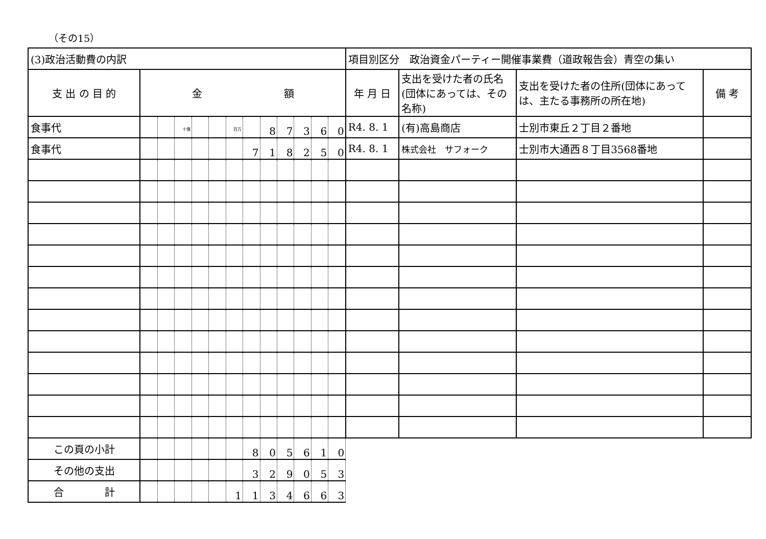（その15）
| (3)政治活動費の内訳 | | | | | | | | | | | | | 項目別区分 政治資金パーティー開催事業費（道政報告会）青空の集い | | | |
| 支 出 の 目 的 | 金 額 | | | | | | | | | | | | 年 月 日 | 支出を受けた者の氏名(団体にあっては、その名称) | 支出を受けた者の住所(団体にあっては、主たる事務所の所在地) | 備 考 |
| 食事代 | | | <sup>十億</sup> | | | <sup>百万</sup> | | 8 | 7 | 3 | 6 | 0 | R4. 8. 1 | (有)高島商店 | 士別市東丘２丁目２番地 | |
| 食事代 | | | | | | | 7 | 1 | 8 | 2 | 5 | 0 | R4. 8. 1 | 株式会社 サフォーク | 士別市大通西８丁目3568番地 | |
| この頁の小計 | | | | | | | 8 | 0 | 5 | 6 | 1 | 0 | | | | |
| その他の支出 | | | | | | | 3 | 2 | 9 | 0 | 5 | 3 | | | | |
| 合 計 | | | | | | 1 | 1 | 3 | 4 | 6 | 6 | 3 | | | | |